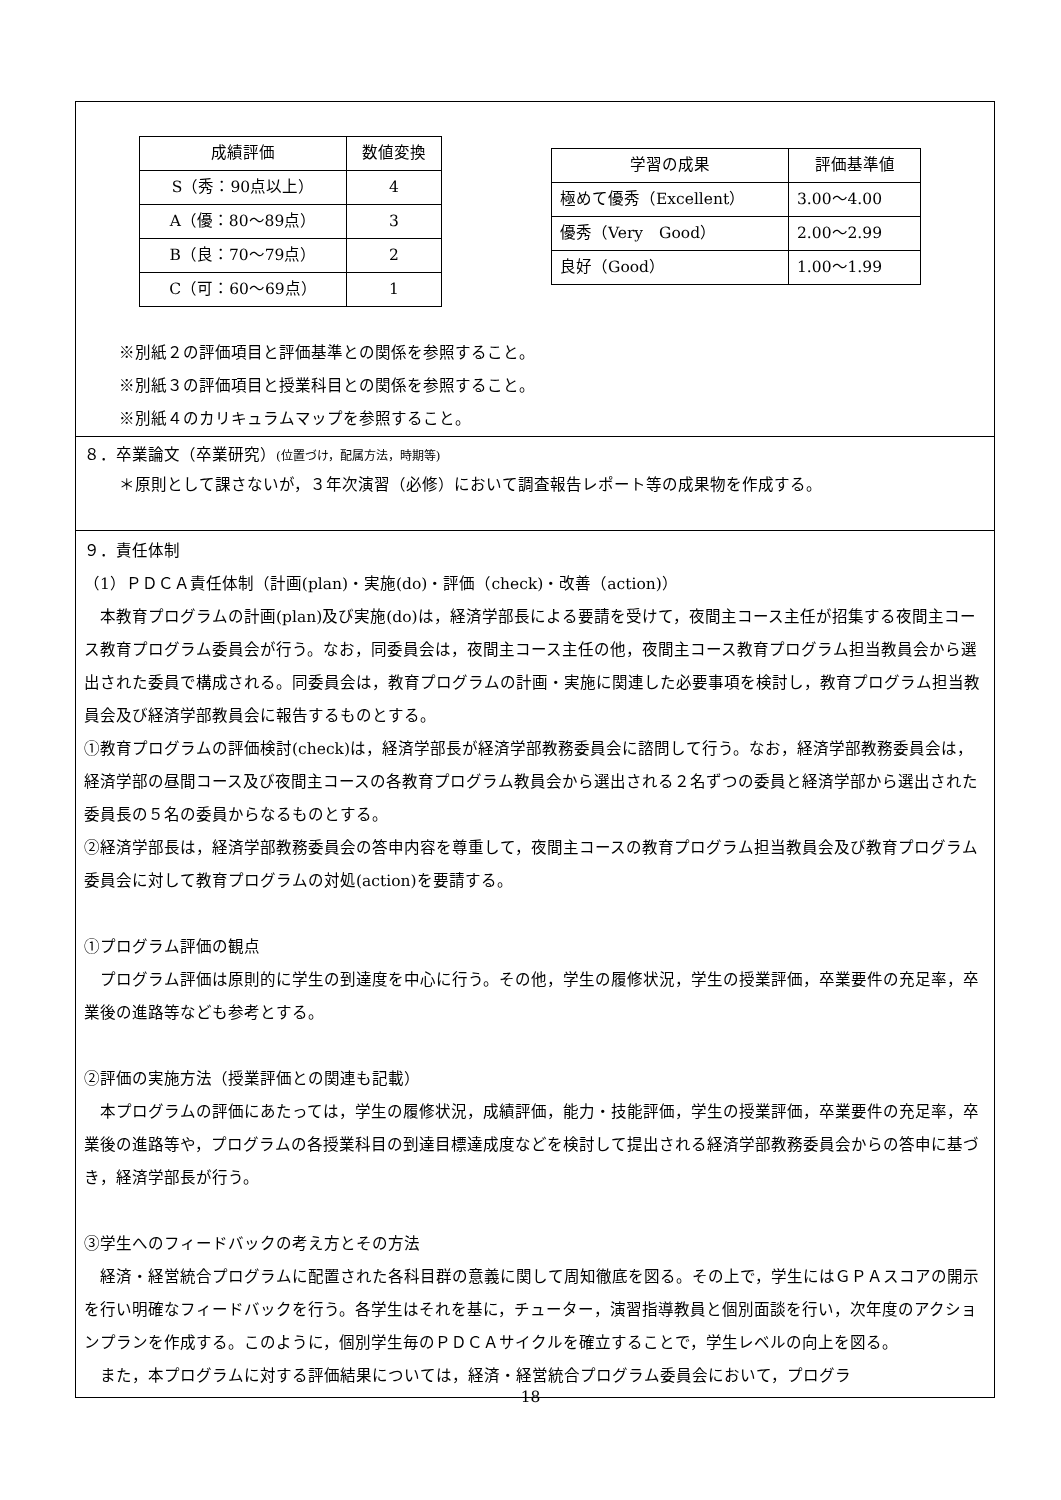| 成績評価 | 数値変換 |
| S（秀：90点以上） | 4 |
| A（優：80～89点） | 3 |
| B（良：70～79点） | 2 |
| C（可：60～69点） | 1 |
| 学習の成果 | 評価基準値 |
| 極めて優秀（Excellent） | 3.00～4.00 |
| 優秀（Very Good） | 2.00～2.99 |
| 良好（Good） | 1.00～1.99 |
※別紙２の評価項目と評価基準との関係を参照すること。
※別紙３の評価項目と授業科目との関係を参照すること。
※別紙４のカリキュラムマップを参照すること。
８．卒業論文（卒業研究）(位置づけ，配属方法，時期等)
＊原則として課さないが，３年次演習（必修）において調査報告レポート等の成果物を作成する。
９．責任体制
（1）ＰＤＣＡ責任体制（計画(plan)・実施(do)・評価（check)・改善（action)）
　本教育プログラムの計画(plan)及び実施(do)は，経済学部長による要請を受けて，夜間主コース主任が招集する夜間主コース教育プログラム委員会が行う。なお，同委員会は，夜間主コース主任の他，夜間主コース教育プログラム担当教員会から選出された委員で構成される。同委員会は，教育プログラムの計画・実施に関連した必要事項を検討し，教育プログラム担当教員会及び経済学部教員会に報告するものとする。
①教育プログラムの評価検討(check)は，経済学部長が経済学部教務委員会に諮問して行う。なお，経済学部教務委員会は，経済学部の昼間コース及び夜間主コースの各教育プログラム教員会から選出される２名ずつの委員と経済学部から選出された委員長の５名の委員からなるものとする。
②経済学部長は，経済学部教務委員会の答申内容を尊重して，夜間主コースの教育プログラム担当教員会及び教育プログラム委員会に対して教育プログラムの対処(action)を要請する。
①プログラム評価の観点
　プログラム評価は原則的に学生の到達度を中心に行う。その他，学生の履修状況，学生の授業評価，卒業要件の充足率，卒業後の進路等なども参考とする。
②評価の実施方法（授業評価との関連も記載）
　本プログラムの評価にあたっては，学生の履修状況，成績評価，能力・技能評価，学生の授業評価，卒業要件の充足率，卒業後の進路等や，プログラムの各授業科目の到達目標達成度などを検討して提出される経済学部教務委員会からの答申に基づき，経済学部長が行う。
③学生へのフィードバックの考え方とその方法
　経済・経営統合プログラムに配置された各科目群の意義に関して周知徹底を図る。その上で，学生にはＧＰＡスコアの開示を行い明確なフィードバックを行う。各学生はそれを基に，チューター，演習指導教員と個別面談を行い，次年度のアクションプランを作成する。このように，個別学生毎のＰＤＣＡサイクルを確立することで，学生レベルの向上を図る。
　また，本プログラムに対する評価結果については，経済・経営統合プログラム委員会において，プログラ
18